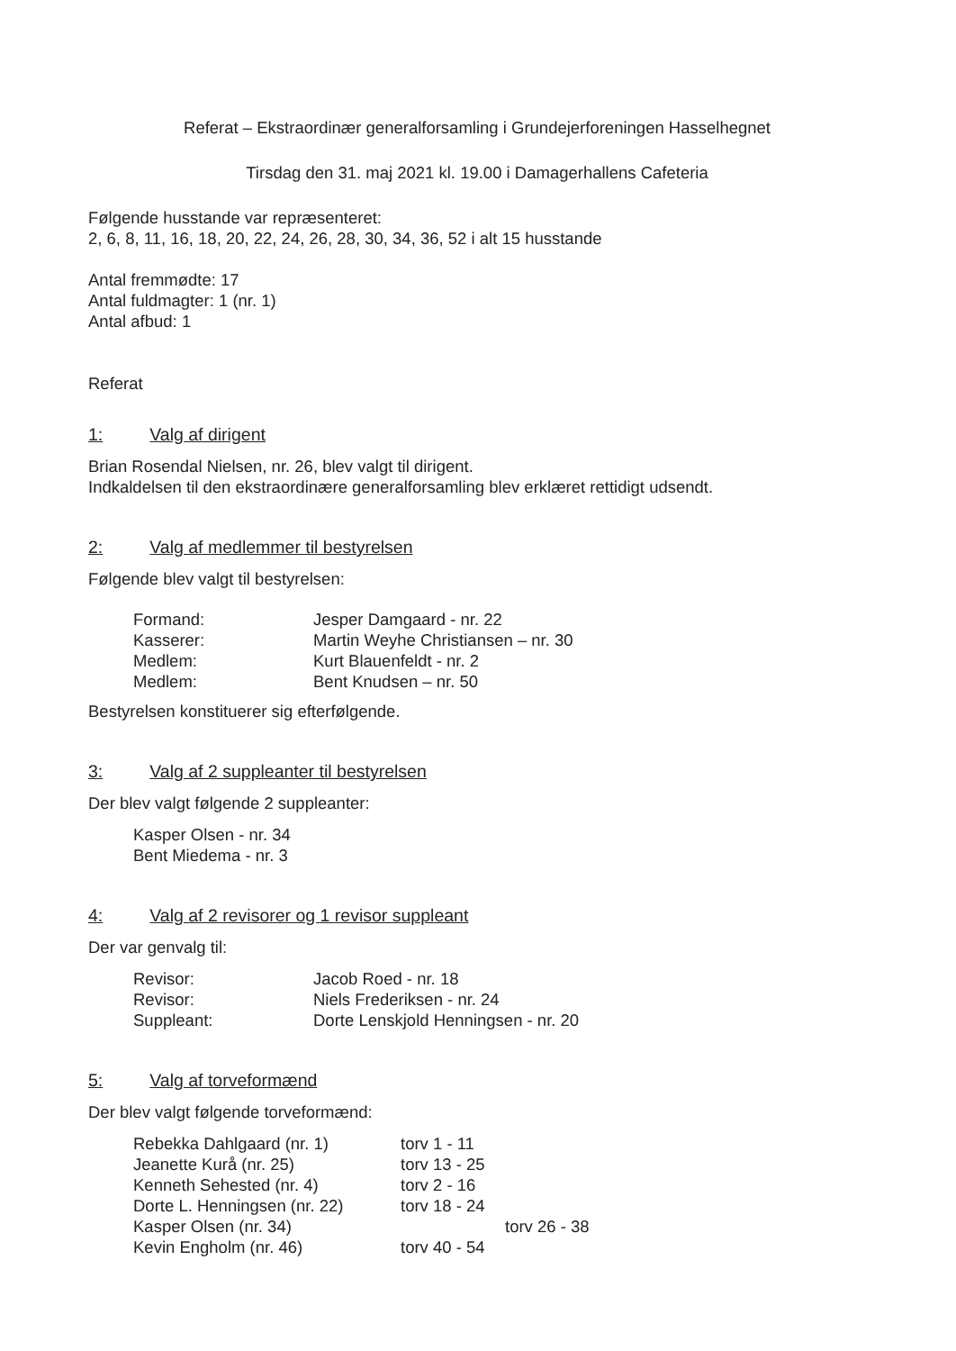Referat – Ekstraordinær generalforsamling i Grundejerforeningen Hasselhegnet
Tirsdag den 31. maj 2021 kl. 19.00 i Damagerhallens Cafeteria
Følgende husstande var repræsenteret:
2, 6, 8, 11, 16, 18, 20, 22, 24, 26, 28, 30, 34, 36, 52 i alt 15 husstande
Antal fremmødte: 17
Antal fuldmagter: 1 (nr. 1)
Antal afbud: 1
Referat
1: Valg af dirigent
Brian Rosendal Nielsen, nr. 26, blev valgt til dirigent.
Indkaldelsen til den ekstraordinære generalforsamling blev erklæret rettidigt udsendt.
2: Valg af medlemmer til bestyrelsen
Følgende blev valgt til bestyrelsen:
Formand: Jesper Damgaard - nr. 22
Kasserer: Martin Weyhe Christiansen – nr. 30
Medlem: Kurt Blauenfeldt - nr. 2
Medlem: Bent Knudsen – nr. 50
Bestyrelsen konstituerer sig efterfølgende.
3: Valg af 2 suppleanter til bestyrelsen
Der blev valgt følgende 2 suppleanter:
Kasper Olsen - nr. 34
Bent Miedema - nr. 3
4: Valg af 2 revisorer og 1 revisor suppleant
Der var genvalg til:
Revisor: Jacob Roed - nr. 18
Revisor: Niels Frederiksen - nr. 24
Suppleant: Dorte Lenskjold Henningsen - nr. 20
5: Valg af torveformænd
Der blev valgt følgende torveformænd:
Rebekka Dahlgaard (nr. 1) torv 1 - 11
Jeanette Kurå (nr. 25) torv 13 - 25
Kenneth Sehested (nr. 4) torv 2 - 16
Dorte L. Henningsen (nr. 22) torv 18 - 24
Kasper Olsen (nr. 34) torv 26 - 38
Kevin Engholm (nr. 46) torv 40 - 54